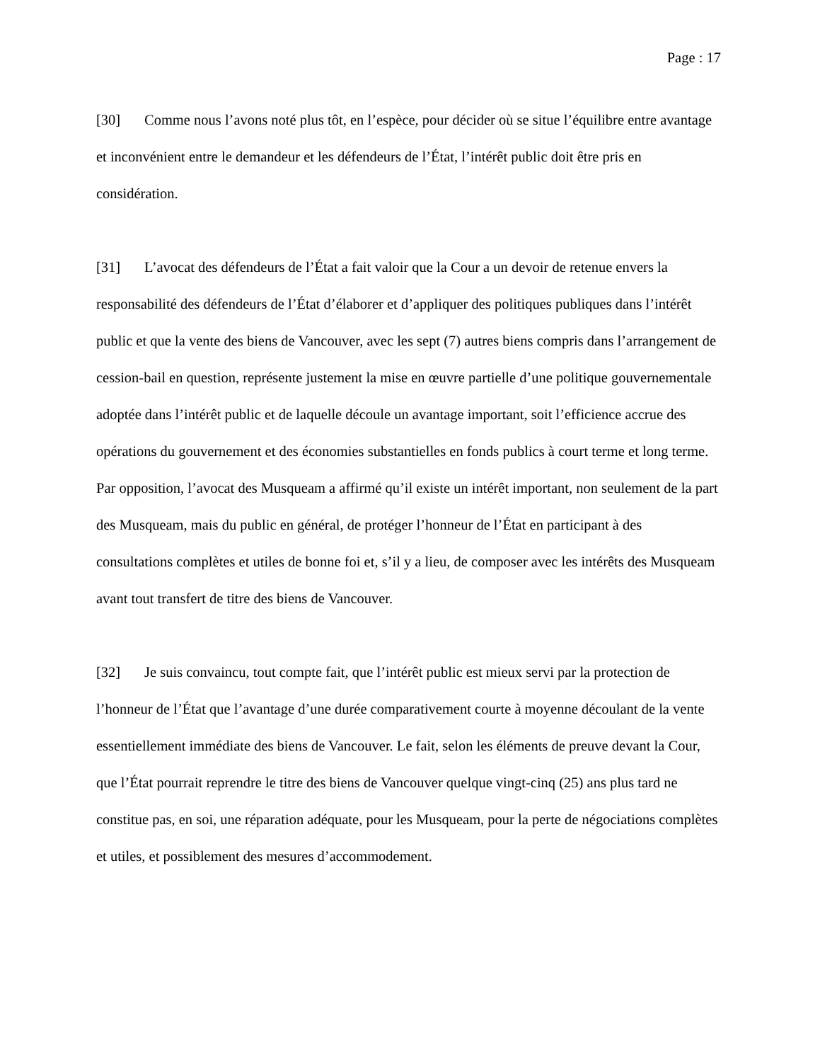Page : 17
[30] Comme nous l’avons noté plus tôt, en l’espèce, pour décider où se situe l’équilibre entre avantage et inconvénient entre le demandeur et les défendeurs de l’État, l’intérêt public doit être pris en considération.
[31] L’avocat des défendeurs de l’État a fait valoir que la Cour a un devoir de retenue envers la responsabilité des défendeurs de l’État d’élaborer et d’appliquer des politiques publiques dans l’intérêt public et que la vente des biens de Vancouver, avec les sept (7) autres biens compris dans l’arrangement de cession-bail en question, représente justement la mise en œuvre partielle d’une politique gouvernementale adoptée dans l’intérêt public et de laquelle découle un avantage important, soit l’efficience accrue des opérations du gouvernement et des économies substantielles en fonds publics à court terme et long terme. Par opposition, l’avocat des Musqueam a affirmé qu’il existe un intérêt important, non seulement de la part des Musqueam, mais du public en général, de protéger l’honneur de l’État en participant à des consultations complètes et utiles de bonne foi et, s’il y a lieu, de composer avec les intérêts des Musqueam avant tout transfert de titre des biens de Vancouver.
[32] Je suis convaincu, tout compte fait, que l’intérêt public est mieux servi par la protection de l’honneur de l’État que l’avantage d’une durée comparativement courte à moyenne découlant de la vente essentiellement immédiate des biens de Vancouver. Le fait, selon les éléments de preuve devant la Cour, que l’État pourrait reprendre le titre des biens de Vancouver quelque vingt-cinq (25) ans plus tard ne constitue pas, en soi, une réparation adéquate, pour les Musqueam, pour la perte de négociations complètes et utiles, et possiblement des mesures d’accommodement.